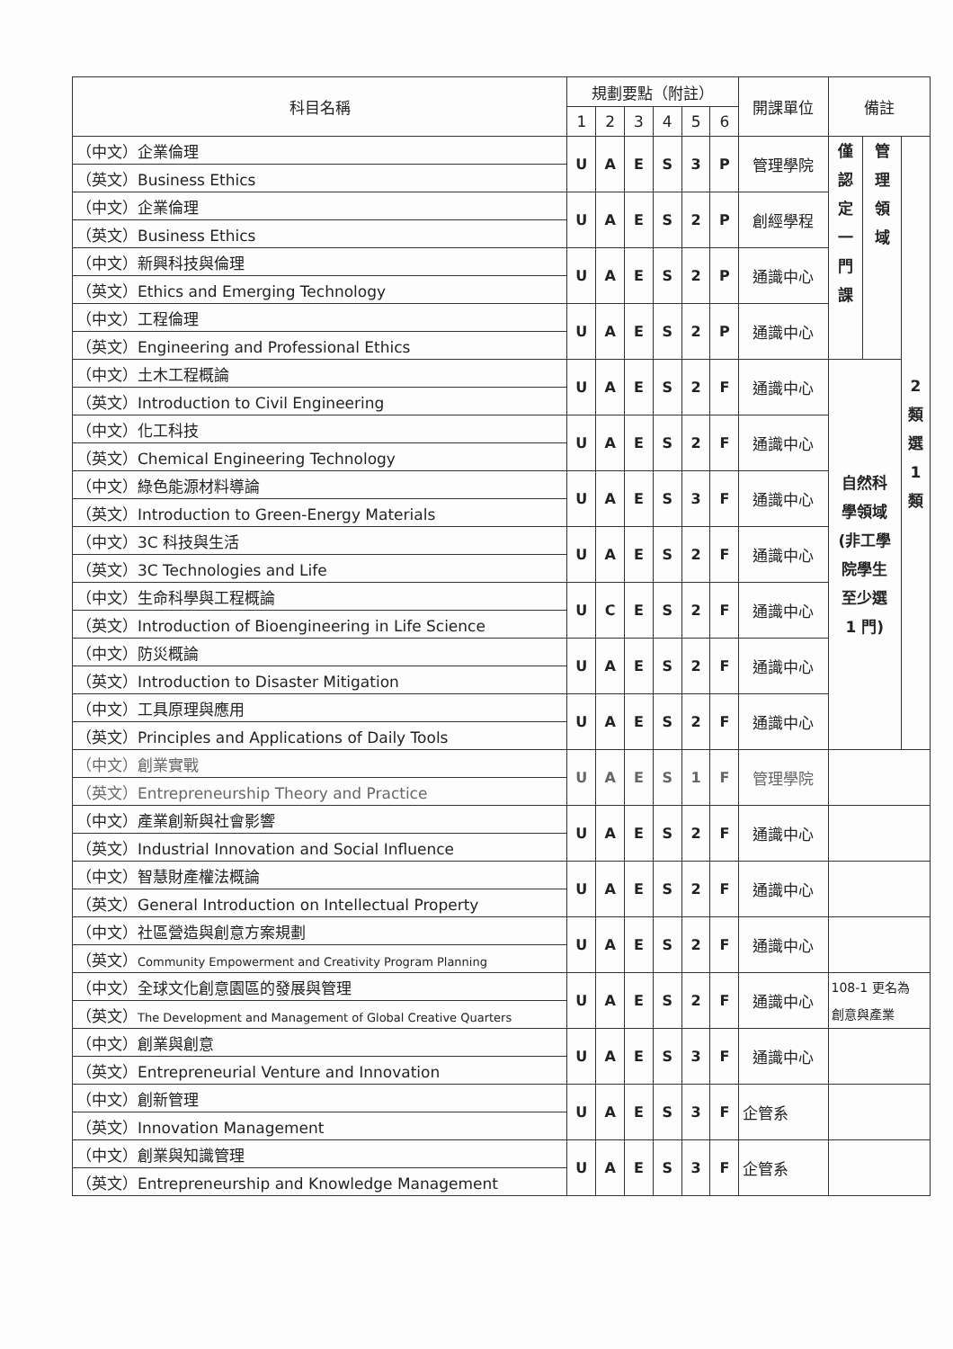| 科目名稱 | 規劃要點（附註） | | | | | | 開課單位 | 備註 | | |
| --- | --- | --- | --- | --- | --- | --- | --- | --- | --- | --- |
| | 1 | 2 | 3 | 4 | 5 | 6 | | | | |
| （中文）企業倫理 | U | A | E | S | 3 | P | 管理學院 | 僅 認 定 一 門 課 | 管 理 領 域 | 2 類 選 1 類 |
| （英文）Business Ethics | | | | | | | | | | |
| （中文）企業倫理 | U | A | E | S | 2 | P | 創經學程 | | | |
| （英文）Business Ethics | | | | | | | | | | |
| （中文）新興科技與倫理 | U | A | E | S | 2 | P | 通識中心 | | | |
| （英文）Ethics and Emerging Technology | | | | | | | | | | |
| （中文）工程倫理 | U | A | E | S | 2 | P | 通識中心 | | | |
| （英文）Engineering and Professional Ethics | | | | | | | | | | |
| （中文）土木工程概論 | U | A | E | S | 2 | F | 通識中心 | 自然科 學領域 (非工學 院學生 至少選 1 門) | | |
| （英文）Introduction to Civil Engineering | | | | | | | | | | |
| （中文）化工科技 | U | A | E | S | 2 | F | 通識中心 | | | |
| （英文）Chemical Engineering Technology | | | | | | | | | | |
| （中文）綠色能源材料導論 | U | A | E | S | 3 | F | 通識中心 | | | |
| （英文）Introduction to Green-Energy Materials | | | | | | | | | | |
| （中文）3C 科技與生活 | U | A | E | S | 2 | F | 通識中心 | | | |
| （英文）3C Technologies and Life | | | | | | | | | | |
| （中文）生命科學與工程概論 | U | C | E | S | 2 | F | 通識中心 | | | |
| （英文）Introduction of Bioengineering in Life Science | | | | | | | | | | |
| （中文）防災概論 | U | A | E | S | 2 | F | 通識中心 | | | |
| （英文）Introduction to Disaster Mitigation | | | | | | | | | | |
| （中文）工具原理與應用 | U | A | E | S | 2 | F | 通識中心 | | | |
| （英文）Principles and Applications of Daily Tools | | | | | | | | | | |
| （中文）創業實戰 | U | A | E | S | 1 | F | 管理學院 | | | |
| （英文）Entrepreneurship Theory and Practice | | | | | | | | | | |
| （中文）產業創新與社會影響 | U | A | E | S | 2 | F | 通識中心 | | | |
| （英文）Industrial Innovation and Social Influence | | | | | | | | | | |
| （中文）智慧財產權法概論 | U | A | E | S | 2 | F | 通識中心 | | | |
| （英文）General Introduction on Intellectual Property | | | | | | | | | | |
| （中文）社區營造與創意方案規劃 | U | A | E | S | 2 | F | 通識中心 | | | |
| （英文） Community Empowerment and Creativity Program Planning | | | | | | | | | | |
| （中文）全球文化創意園區的發展與管理 | U | A | E | S | 2 | F | 通識中心 | 108-1 更名為 創意與產業 | | |
| （英文） The Development and Management of Global Creative Quarters | | | | | | | | | | |
| （中文）創業與創意 | U | A | E | S | 3 | F | 通識中心 | | | |
| （英文）Entrepreneurial Venture and Innovation | | | | | | | | | | |
| （中文）創新管理 | U | A | E | S | 3 | F | 企管系 | | | |
| （英文）Innovation Management | | | | | | | | | | |
| （中文）創業與知識管理 | U | A | E | S | 3 | F | 企管系 | | | |
| （英文）Entrepreneurship and Knowledge Management | | | | | | | | | | |